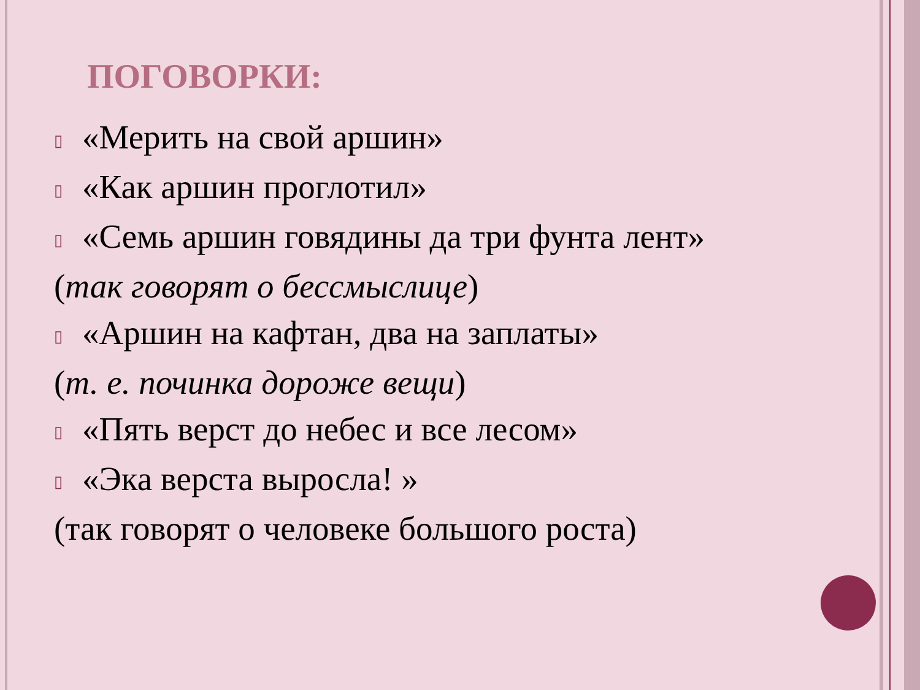ПОГОВОРКИ:
▯ «Мерить на свой аршин»
▯ «Как аршин проглотил»
▯ «Семь аршин говядины да три фунта лент»
(так говорят о бессмыслице)
▯ «Аршин на кафтан, два на заплаты»
(т. е. починка дороже вещи)
▯ «Пять верст до небес и все лесом»
▯ «Эка верста выросла! »
(так говорят о человеке большого роста)